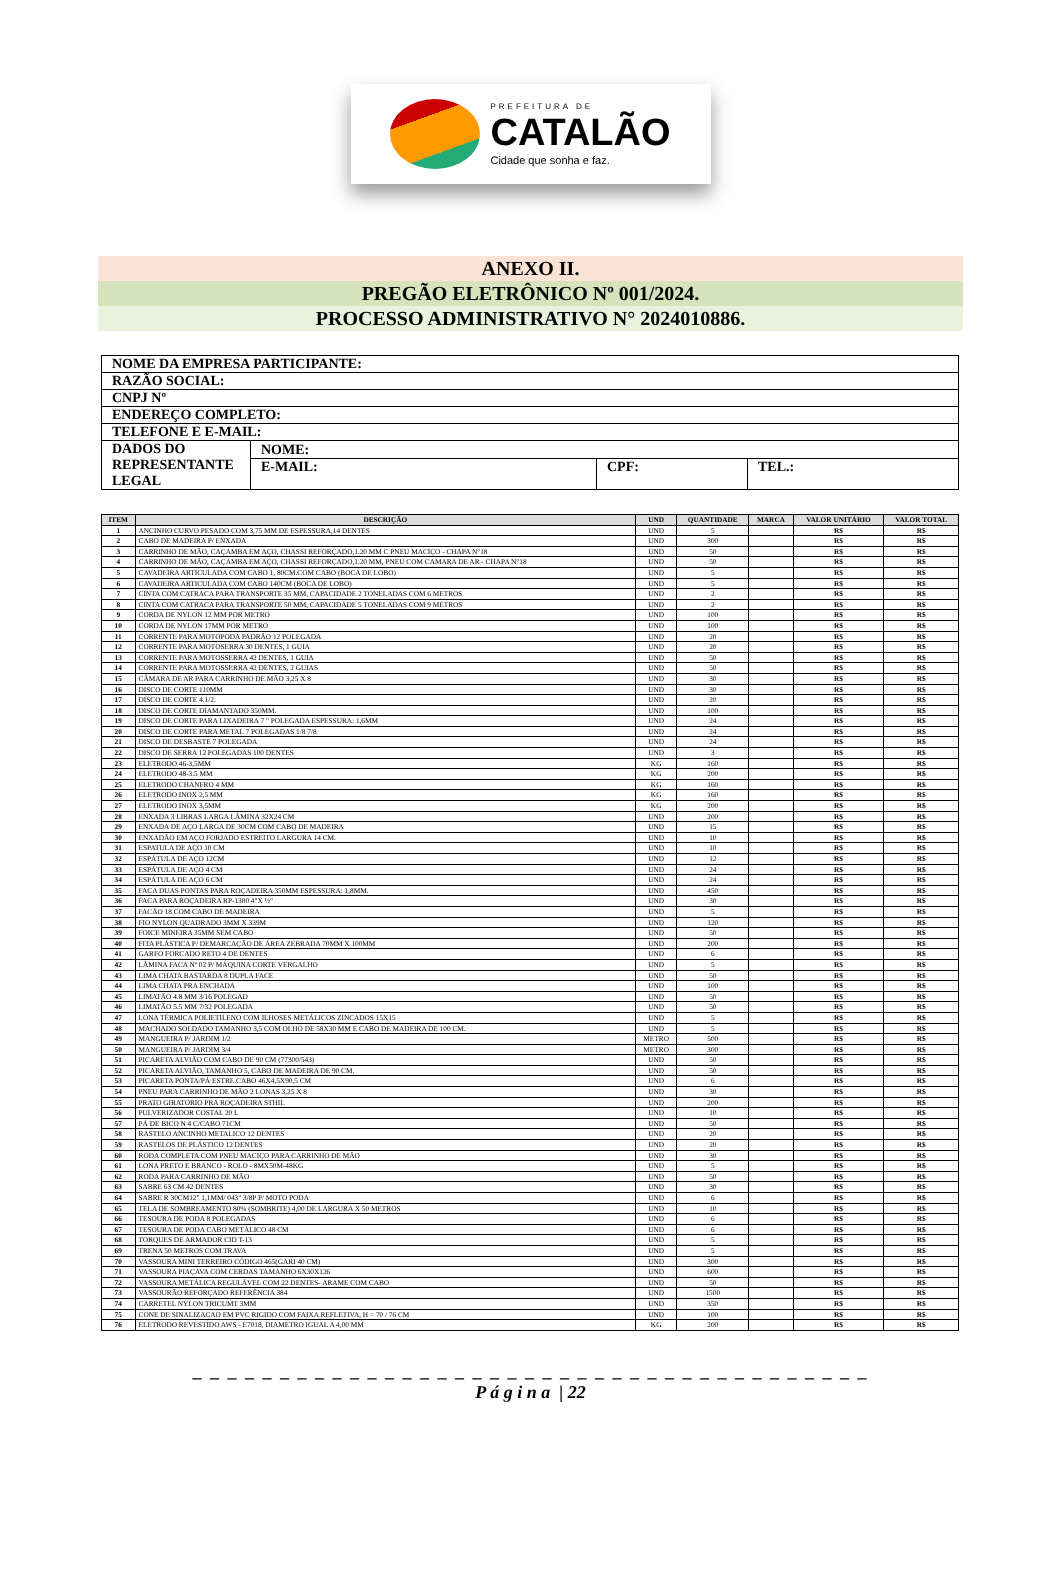PREFEITURA DE
CATALÃO
Cidade que sonha e faz.
ANEXO II.
PREGÃO ELETRÔNICO Nº 001/2024.
PROCESSO ADMINISTRATIVO N° 2024010886.
| NOME DA EMPRESA PARTICIPANTE: | | | |
| RAZÃO SOCIAL: | | | |
| CNPJ Nº | | | |
| ENDEREÇO COMPLETO: | | | |
| TELEFONE E E-MAIL: | | | |
| DADOS DO REPRESENTANTE LEGAL | NOME: | | |
| | E-MAIL: | CPF: | TEL.: |
| ITEM | DESCRIÇÃO | UND | QUANTIDADE | MARCA | VALOR UNITÁRIO | VALOR TOTAL |
| --- | --- | --- | --- | --- | --- | --- |
| 1 | ANCINHO CURVO PESADO COM 3,75 MM DE ESPESSURA,14 DENTES | UND | 5 | | R$ | R$ |
| 2 | CABO DE MADEIRA P/ ENXADA | UND | 300 | | R$ | R$ |
| 3 | CARRINHO DE MÃO, CAÇAMBA EM AÇO, CHASSI REFORÇADO,1.20 MM C PNEU MACIÇO - CHAPA N°18 | UND | 50 | | R$ | R$ |
| 4 | CARRINHO DE MÃO, CAÇAMBA EM AÇO, CHASSI REFORÇADO,1.20 MM, PNEU COM CAMARA DE AR - CHAPA N°18 | UND | 50 | | R$ | R$ |
| 5 | CAVADEIRA ARTICULADA COM CABO 1, 80CM.COM CABO (BOCA DE LOBO) | UND | 5 | | R$ | R$ |
| 6 | CAVADEIRA ARTICULADA COM CABO 140CM (BOCA DE LOBO) | UND | 5 | | R$ | R$ |
| 7 | CINTA COM CATRACA PARA TRANSPORTE 35 MM, CAPACIDADE 2 TONELADAS COM 6 METROS | UND | 2 | | R$ | R$ |
| 8 | CINTA COM CATRACA PARA TRANSPORTE 50 MM, CAPACIDADE 5 TONELADAS COM 9 METROS | UND | 2 | | R$ | R$ |
| 9 | CORDA DE NYLON 12 MM POR METRO | UND | 100 | | R$ | R$ |
| 10 | CORDA DE NYLON 17MM POR METRO | UND | 100 | | R$ | R$ |
| 11 | CORRENTE PARA MOTOPODA PADRÃO 12 POLEGADA | UND | 20 | | R$ | R$ |
| 12 | CORRENTE PARA MOTOSERRA 30 DENTES, 1 GUIA | UND | 20 | | R$ | R$ |
| 13 | CORRENTE PARA MOTOSSERRA 42 DENTES, 1 GUIA | UND | 50 | | R$ | R$ |
| 14 | CORRENTE PARA MOTOSSERRA 42 DENTES, 2 GUIAS | UND | 50 | | R$ | R$ |
| 15 | CÂMARA DE AR PARA CARRINHO DE MÃO 3,25 X 8 | UND | 30 | | R$ | R$ |
| 16 | DISCO DE CORTE 110MM | UND | 30 | | R$ | R$ |
| 17 | DISCO DE CORTE 4.1/2. | UND | 20 | | R$ | R$ |
| 18 | DISCO DE CORTE DIAMANTADO 350MM. | UND | 100 | | R$ | R$ |
| 19 | DISCO DE CORTE PARA LIXADEIRA 7 " POLEGADA ESPESSURA: 1,6MM | UND | 24 | | R$ | R$ |
| 20 | DISCO DE CORTE PARA METAL 7 POLEGADAS 1/8 7/8 | UND | 24 | | R$ | R$ |
| 21 | DISCO DE DESBASTE 7 POLEGADA | UND | 24 | | R$ | R$ |
| 22 | DISCO DE SERRA 12 POLEGADAS 100 DENTES | UND | 3 | | R$ | R$ |
| 23 | ELETRODO 46-3,5MM | KG | 160 | | R$ | R$ |
| 24 | ELETRODO 48-3.5 MM | KG | 200 | | R$ | R$ |
| 25 | ELETRODO CHANFRO 4 MM | KG | 160 | | R$ | R$ |
| 26 | ELETRODO INOX 2,5 MM | KG | 160 | | R$ | R$ |
| 27 | ELETRODO INOX 3,5MM | KG | 200 | | R$ | R$ |
| 28 | ENXADA 3 LIBRAS LARGA LÂMINA 32X24 CM | UND | 200 | | R$ | R$ |
| 29 | ENXADA DE AÇO LARGA DE 30CM COM CABO DE MADEIRA | UND | 15 | | R$ | R$ |
| 30 | ENXADÃO EM AÇO FORJADO ESTREITO LARGURA 14 CM. | UND | 10 | | R$ | R$ |
| 31 | ESPATULA DE AÇO 10 CM | UND | 10 | | R$ | R$ |
| 32 | ESPÁTULA DE AÇO 12CM | UND | 12 | | R$ | R$ |
| 33 | ESPÁTULA DE AÇO 4 CM | UND | 24 | | R$ | R$ |
| 34 | ESPÁTULA DE AÇO 6 CM | UND | 24 | | R$ | R$ |
| 35 | FACA DUAS PONTAS PARA ROÇADEIRA 350MM ESPESSURA: 1,8MM. | UND | 450 | | R$ | R$ |
| 36 | FACA PARA ROÇADEIRA RP-1300 4"X ½" | UND | 30 | | R$ | R$ |
| 37 | FACÃO 18 COM CABO DE MADEIRA | UND | 5 | | R$ | R$ |
| 38 | FIO NYLON QUADRADO 3MM X 339M | UND | 120 | | R$ | R$ |
| 39 | FOICE MINEIRA 35MM SEM CABO | UND | 50 | | R$ | R$ |
| 40 | FITA PLÁSTICA P/ DEMARCAÇÃO DE ÁREA ZEBRADA 70MM X 100MM | UND | 200 | | R$ | R$ |
| 41 | GARFO FORCADO RETO 4 DE DENTES | UND | 6 | | R$ | R$ |
| 42 | LÂMINA FACA Nº 02 P/ MÁQUINA CORTE VERGALHO | UND | 5 | | R$ | R$ |
| 43 | LIMA CHATA BASTARDA 8 DUPLA FACE | UND | 50 | | R$ | R$ |
| 44 | LIMA CHATA PRA ENCHADA | UND | 100 | | R$ | R$ |
| 45 | LIMATÃO 4.8 MM 3/16 POLEGAD | UND | 50 | | R$ | R$ |
| 46 | LIMATÃO 5.5 MM 7/32 POLEGADA | UND | 50 | | R$ | R$ |
| 47 | LONA TÉRMICA POLIETILENO COM ILHOSES METÁLICOS ZINCADOS 15X15 | UND | 5 | | R$ | R$ |
| 48 | MACHADO SOLDADO TAMANHO 3,5 COM OLHO DE 58X30 MM E CABO DE MADEIRA DE 100 CM. | UND | 5 | | R$ | R$ |
| 49 | MANGUEIRA P/ JARDIM 1/2 | METRO | 500 | | R$ | R$ |
| 50 | MANGUEIRA P/ JARDIM 3/4 | METRO | 300 | | R$ | R$ |
| 51 | PICARETA ALVIÃO COM CABO DE 90 CM (77300/543) | UND | 50 | | R$ | R$ |
| 52 | PICARETA ALVIÃO, TAMANHO 5, CABO DE MADEIRA DE 90 CM. | UND | 50 | | R$ | R$ |
| 53 | PICARETA PONTA/PÁ ESTRE.CABO 46X4,5X90,5 CM | UND | 6 | | R$ | R$ |
| 54 | PNEU PARA CARRINHO DE MÃO 2 LONAS 3,25 X 8 | UND | 30 | | R$ | R$ |
| 55 | PRATO GIRATORIO PRA ROÇADEIRA STHIL | UND | 200 | | R$ | R$ |
| 56 | PULVERIZADOR COSTAL 20 L | UND | 10 | | R$ | R$ |
| 57 | PÁ DE BICO N 4 C/CABO 71CM | UND | 50 | | R$ | R$ |
| 58 | RASTELO ANCINHO METALICO 12 DENTES | UND | 20 | | R$ | R$ |
| 59 | RASTELOS DE PLÁSTICO 12 DENTES | UND | 20 | | R$ | R$ |
| 60 | RODA COMPLETA COM PNEU MACIÇO PARA CARRINHO DE MÃO | UND | 30 | | R$ | R$ |
| 61 | LONA PRETO E BRANCO - ROLO - 8MX50M-48KG | UND | 5 | | R$ | R$ |
| 62 | RODA PARA CARRINHO DE MÃO | UND | 50 | | R$ | R$ |
| 63 | SABRE 63 CM 42 DENTES | UND | 30 | | R$ | R$ |
| 64 | SABRE R 30CM12" 1,1MM/ 043" 3/8P P/ MOTO PODA | UND | 6 | | R$ | R$ |
| 65 | TELA DE SOMBREAMENTO 80% (SOMBRITE) 4,00 DE LARGURA X 50 METROS | UND | 10 | | R$ | R$ |
| 66 | TESOURA DE PODA 8 POLEGADAS | UND | 6 | | R$ | R$ |
| 67 | TESOURA DE PODA CABO METÁLICO 48 CM | UND | 6 | | R$ | R$ |
| 68 | TORQUES DE ARMADOR CID T-13 | UND | 5 | | R$ | R$ |
| 69 | TRENA 50 METROS COM TRAVA | UND | 5 | | R$ | R$ |
| 70 | VASSOURA MINI TERREIRO CÓDIGO 465(GARI 40 CM) | UND | 300 | | R$ | R$ |
| 71 | VASSOURA PIAÇAVA COM CERDAS TAMANHO 6X30X126 | UND | 600 | | R$ | R$ |
| 72 | VASSOURA METÁLICA REGULÁVEL COM 22 DENTES- ARAME COM CABO | UND | 50 | | R$ | R$ |
| 73 | VASSOURÃO REFORÇADO REFERÊNCIA 384 | UND | 1500 | | R$ | R$ |
| 74 | CARRETEL NYLON TRICUMT 3MM | UND | 350 | | R$ | R$ |
| 75 | CONE DE SINALIZACAO EM PVC RIGIDO COM FAIXA REFLETIVA, H = 70 / 76 CM | UND | 100 | | R$ | R$ |
| 76 | ELETRODO REVESTIDO AWS - E7018, DIAMETRO IGUAL A 4,00 MM | KG | 200 | | R$ | R$ |
_ _ _ _ _ _ _ _ _ _ _ _ _ _ _ _ _ _ _ _ _ _ _ _ _ _ _ _ _ _ _ _ _ _ _ _ _ _ _
P á g i n a | 22